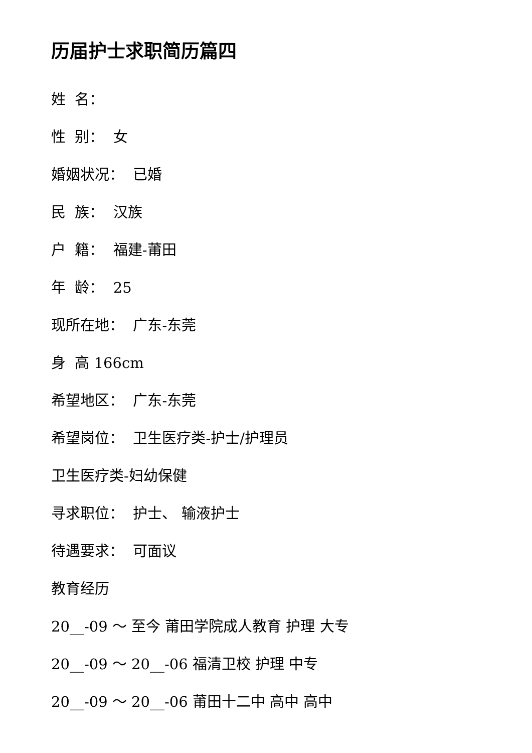历届护士求职简历篇四
姓 名：
性 别： 女
婚姻状况： 已婚
民 族： 汉族
户 籍： 福建-莆田
年 龄： 25
现所在地： 广东-东莞
身 高 166cm
希望地区： 广东-东莞
希望岗位： 卫生医疗类-护士/护理员
卫生医疗类-妇幼保健
寻求职位： 护士、 输液护士
待遇要求： 可面议
教育经历
20__-09 ～ 至今 莆田学院成人教育 护理 大专
20__-09 ～ 20__-06 福清卫校 护理 中专
20__-09 ～ 20__-06 莆田十二中 高中 高中